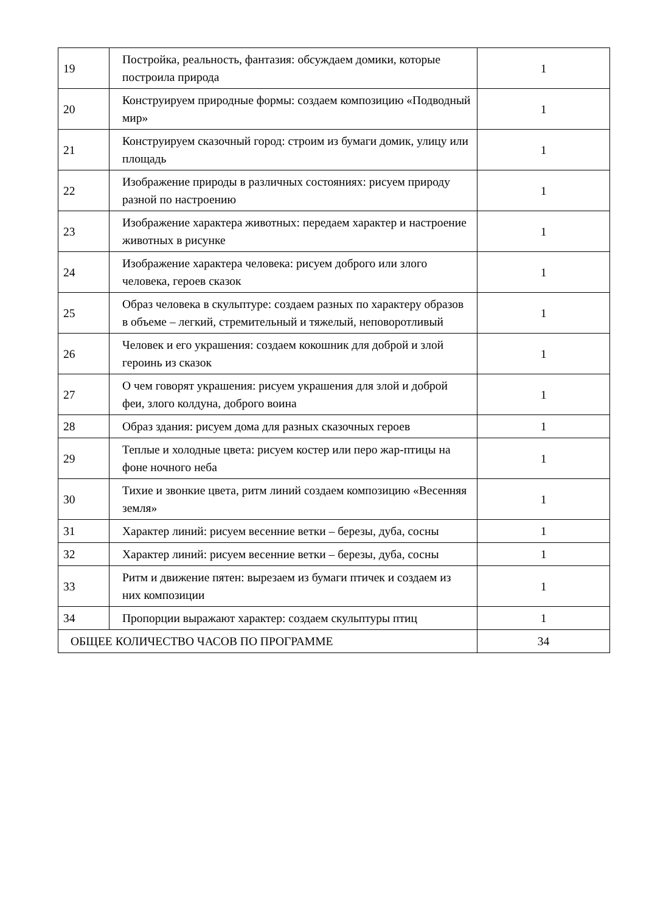| 19 | Постройка, реальность, фантазия: обсуждаем домики, которые построила природа | 1 |
| 20 | Конструируем природные формы: создаем композицию «Подводный мир» | 1 |
| 21 | Конструируем сказочный город: строим из бумаги домик, улицу или площадь | 1 |
| 22 | Изображение природы в различных состояниях: рисуем природу разной по настроению | 1 |
| 23 | Изображение характера животных: передаем характер и настроение животных в рисунке | 1 |
| 24 | Изображение характера человека: рисуем доброго или злого человека, героев сказок | 1 |
| 25 | Образ человека в скульптуре: создаем разных по характеру образов в объеме – легкий, стремительный и тяжелый, неповоротливый | 1 |
| 26 | Человек и его украшения: создаем кокошник для доброй и злой героинь из сказок | 1 |
| 27 | О чем говорят украшения: рисуем украшения для злой и доброй феи, злого колдуна, доброго воина | 1 |
| 28 | Образ здания: рисуем дома для разных сказочных героев | 1 |
| 29 | Теплые и холодные цвета: рисуем костер или перо жар-птицы на фоне ночного неба | 1 |
| 30 | Тихие и звонкие цвета, ритм линий создаем композицию «Весенняя земля» | 1 |
| 31 | Характер линий: рисуем весенние ветки – березы, дуба, сосны | 1 |
| 32 | Характер линий: рисуем весенние ветки – березы, дуба, сосны | 1 |
| 33 | Ритм и движение пятен: вырезаем из бумаги птичек и создаем из них композиции | 1 |
| 34 | Пропорции выражают характер: создаем скульптуры птиц | 1 |
| ОБЩЕЕ КОЛИЧЕСТВО ЧАСОВ ПО ПРОГРАММЕ | | 34 |